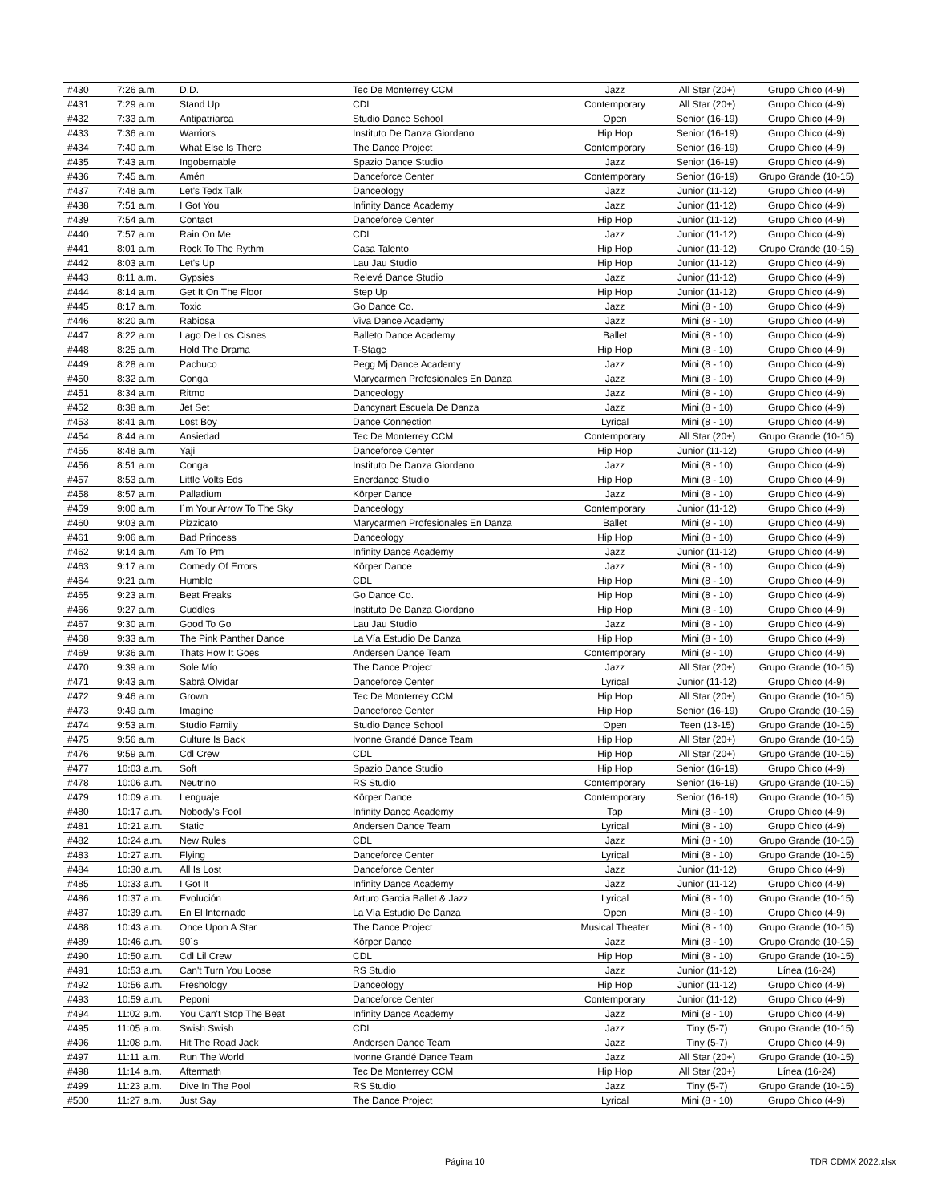| #430 | 7:26 a.m. | D.D. | Tec De Monterrey CCM | Jazz | All Star (20+) | Grupo Chico (4-9) |
| #431 | 7:29 a.m. | Stand Up | CDL | Contemporary | All Star (20+) | Grupo Chico (4-9) |
| #432 | 7:33 a.m. | Antipatriarca | Studio Dance School | Open | Senior (16-19) | Grupo Chico (4-9) |
| #433 | 7:36 a.m. | Warriors | Instituto De Danza Giordano | Hip Hop | Senior (16-19) | Grupo Chico (4-9) |
| #434 | 7:40 a.m. | What Else Is There | The Dance Project | Contemporary | Senior (16-19) | Grupo Chico (4-9) |
| #435 | 7:43 a.m. | Ingobernable | Spazio Dance Studio | Jazz | Senior (16-19) | Grupo Chico (4-9) |
| #436 | 7:45 a.m. | Amén | Danceforce Center | Contemporary | Senior (16-19) | Grupo Grande (10-15) |
| #437 | 7:48 a.m. | Let's Tedx Talk | Danceology | Jazz | Junior (11-12) | Grupo Chico (4-9) |
| #438 | 7:51 a.m. | I Got You | Infinity Dance Academy | Jazz | Junior (11-12) | Grupo Chico (4-9) |
| #439 | 7:54 a.m. | Contact | Danceforce Center | Hip Hop | Junior (11-12) | Grupo Chico (4-9) |
| #440 | 7:57 a.m. | Rain On Me | CDL | Jazz | Junior (11-12) | Grupo Chico (4-9) |
| #441 | 8:01 a.m. | Rock To The Rythm | Casa Talento | Hip Hop | Junior (11-12) | Grupo Grande (10-15) |
| #442 | 8:03 a.m. | Let's Up | Lau Jau Studio | Hip Hop | Junior (11-12) | Grupo Chico (4-9) |
| #443 | 8:11 a.m. | Gypsies | Relevé Dance Studio | Jazz | Junior (11-12) | Grupo Chico (4-9) |
| #444 | 8:14 a.m. | Get It On The Floor | Step Up | Hip Hop | Junior (11-12) | Grupo Chico (4-9) |
| #445 | 8:17 a.m. | Toxic | Go Dance Co. | Jazz | Mini (8 - 10) | Grupo Chico (4-9) |
| #446 | 8:20 a.m. | Rabiosa | Viva Dance Academy | Jazz | Mini (8 - 10) | Grupo Chico (4-9) |
| #447 | 8:22 a.m. | Lago De Los Cisnes | Balleto Dance Academy | Ballet | Mini (8 - 10) | Grupo Chico (4-9) |
| #448 | 8:25 a.m. | Hold The Drama | T-Stage | Hip Hop | Mini (8 - 10) | Grupo Chico (4-9) |
| #449 | 8:28 a.m. | Pachuco | Pegg Mj Dance Academy | Jazz | Mini (8 - 10) | Grupo Chico (4-9) |
| #450 | 8:32 a.m. | Conga | Marycarmen Profesionales En Danza | Jazz | Mini (8 - 10) | Grupo Chico (4-9) |
| #451 | 8:34 a.m. | Ritmo | Danceology | Jazz | Mini (8 - 10) | Grupo Chico (4-9) |
| #452 | 8:38 a.m. | Jet Set | Dancynart Escuela De Danza | Jazz | Mini (8 - 10) | Grupo Chico (4-9) |
| #453 | 8:41 a.m. | Lost Boy | Dance Connection | Lyrical | Mini (8 - 10) | Grupo Chico (4-9) |
| #454 | 8:44 a.m. | Ansiedad | Tec De Monterrey CCM | Contemporary | All Star (20+) | Grupo Grande (10-15) |
| #455 | 8:48 a.m. | Yaji | Danceforce Center | Hip Hop | Junior (11-12) | Grupo Chico (4-9) |
| #456 | 8:51 a.m. | Conga | Instituto De Danza Giordano | Jazz | Mini (8 - 10) | Grupo Chico (4-9) |
| #457 | 8:53 a.m. | Little Volts Eds | Enerdance Studio | Hip Hop | Mini (8 - 10) | Grupo Chico (4-9) |
| #458 | 8:57 a.m. | Palladium | Körper Dance | Jazz | Mini (8 - 10) | Grupo Chico (4-9) |
| #459 | 9:00 a.m. | I´m Your Arrow To The Sky | Danceology | Contemporary | Junior (11-12) | Grupo Chico (4-9) |
| #460 | 9:03 a.m. | Pizzicato | Marycarmen Profesionales En Danza | Ballet | Mini (8 - 10) | Grupo Chico (4-9) |
| #461 | 9:06 a.m. | Bad Princess | Danceology | Hip Hop | Mini (8 - 10) | Grupo Chico (4-9) |
| #462 | 9:14 a.m. | Am To Pm | Infinity Dance Academy | Jazz | Junior (11-12) | Grupo Chico (4-9) |
| #463 | 9:17 a.m. | Comedy Of Errors | Körper Dance | Jazz | Mini (8 - 10) | Grupo Chico (4-9) |
| #464 | 9:21 a.m. | Humble | CDL | Hip Hop | Mini (8 - 10) | Grupo Chico (4-9) |
| #465 | 9:23 a.m. | Beat Freaks | Go Dance Co. | Hip Hop | Mini (8 - 10) | Grupo Chico (4-9) |
| #466 | 9:27 a.m. | Cuddles | Instituto De Danza Giordano | Hip Hop | Mini (8 - 10) | Grupo Chico (4-9) |
| #467 | 9:30 a.m. | Good To Go | Lau Jau Studio | Jazz | Mini (8 - 10) | Grupo Chico (4-9) |
| #468 | 9:33 a.m. | The Pink Panther Dance | La Vía Estudio De Danza | Hip Hop | Mini (8 - 10) | Grupo Chico (4-9) |
| #469 | 9:36 a.m. | Thats How It Goes | Andersen Dance Team | Contemporary | Mini (8 - 10) | Grupo Chico (4-9) |
| #470 | 9:39 a.m. | Sole Mío | The Dance Project | Jazz | All Star (20+) | Grupo Grande (10-15) |
| #471 | 9:43 a.m. | Sabrá Olvidar | Danceforce Center | Lyrical | Junior (11-12) | Grupo Chico (4-9) |
| #472 | 9:46 a.m. | Grown | Tec De Monterrey CCM | Hip Hop | All Star (20+) | Grupo Grande (10-15) |
| #473 | 9:49 a.m. | Imagine | Danceforce Center | Hip Hop | Senior (16-19) | Grupo Grande (10-15) |
| #474 | 9:53 a.m. | Studio Family | Studio Dance School | Open | Teen (13-15) | Grupo Grande (10-15) |
| #475 | 9:56 a.m. | Culture Is Back | Ivonne Grandé Dance Team | Hip Hop | All Star (20+) | Grupo Grande (10-15) |
| #476 | 9:59 a.m. | Cdl Crew | CDL | Hip Hop | All Star (20+) | Grupo Grande (10-15) |
| #477 | 10:03 a.m. | Soft | Spazio Dance Studio | Hip Hop | Senior (16-19) | Grupo Chico (4-9) |
| #478 | 10:06 a.m. | Neutrino | RS Studio | Contemporary | Senior (16-19) | Grupo Grande (10-15) |
| #479 | 10:09 a.m. | Lenguaje | Körper Dance | Contemporary | Senior (16-19) | Grupo Grande (10-15) |
| #480 | 10:17 a.m. | Nobody's Fool | Infinity Dance Academy | Tap | Mini (8 - 10) | Grupo Chico (4-9) |
| #481 | 10:21 a.m. | Static | Andersen Dance Team | Lyrical | Mini (8 - 10) | Grupo Chico (4-9) |
| #482 | 10:24 a.m. | New Rules | CDL | Jazz | Mini (8 - 10) | Grupo Grande (10-15) |
| #483 | 10:27 a.m. | Flying | Danceforce Center | Lyrical | Mini (8 - 10) | Grupo Grande (10-15) |
| #484 | 10:30 a.m. | All Is Lost | Danceforce Center | Jazz | Junior (11-12) | Grupo Chico (4-9) |
| #485 | 10:33 a.m. | I Got It | Infinity Dance Academy | Jazz | Junior (11-12) | Grupo Chico (4-9) |
| #486 | 10:37 a.m. | Evolución | Arturo Garcia Ballet & Jazz | Lyrical | Mini (8 - 10) | Grupo Grande (10-15) |
| #487 | 10:39 a.m. | En El Internado | La Vía Estudio De Danza | Open | Mini (8 - 10) | Grupo Chico (4-9) |
| #488 | 10:43 a.m. | Once Upon A Star | The Dance Project | Musical Theater | Mini (8 - 10) | Grupo Grande (10-15) |
| #489 | 10:46 a.m. | 90´s | Körper Dance | Jazz | Mini (8 - 10) | Grupo Grande (10-15) |
| #490 | 10:50 a.m. | Cdl Lil Crew | CDL | Hip Hop | Mini (8 - 10) | Grupo Grande (10-15) |
| #491 | 10:53 a.m. | Can't Turn You Loose | RS Studio | Jazz | Junior (11-12) | Línea (16-24) |
| #492 | 10:56 a.m. | Freshology | Danceology | Hip Hop | Junior (11-12) | Grupo Chico (4-9) |
| #493 | 10:59 a.m. | Peponi | Danceforce Center | Contemporary | Junior (11-12) | Grupo Chico (4-9) |
| #494 | 11:02 a.m. | You Can't Stop The Beat | Infinity Dance Academy | Jazz | Mini (8 - 10) | Grupo Chico (4-9) |
| #495 | 11:05 a.m. | Swish Swish | CDL | Jazz | Tiny (5-7) | Grupo Grande (10-15) |
| #496 | 11:08 a.m. | Hit The Road Jack | Andersen Dance Team | Jazz | Tiny (5-7) | Grupo Chico (4-9) |
| #497 | 11:11 a.m. | Run The World | Ivonne Grandé Dance Team | Jazz | All Star (20+) | Grupo Grande (10-15) |
| #498 | 11:14 a.m. | Aftermath | Tec De Monterrey CCM | Hip Hop | All Star (20+) | Línea (16-24) |
| #499 | 11:23 a.m. | Dive In The Pool | RS Studio | Jazz | Tiny (5-7) | Grupo Grande (10-15) |
| #500 | 11:27 a.m. | Just Say | The Dance Project | Lyrical | Mini (8 - 10) | Grupo Chico (4-9) |
Página 10 TDR CDMX 2022.xlsx